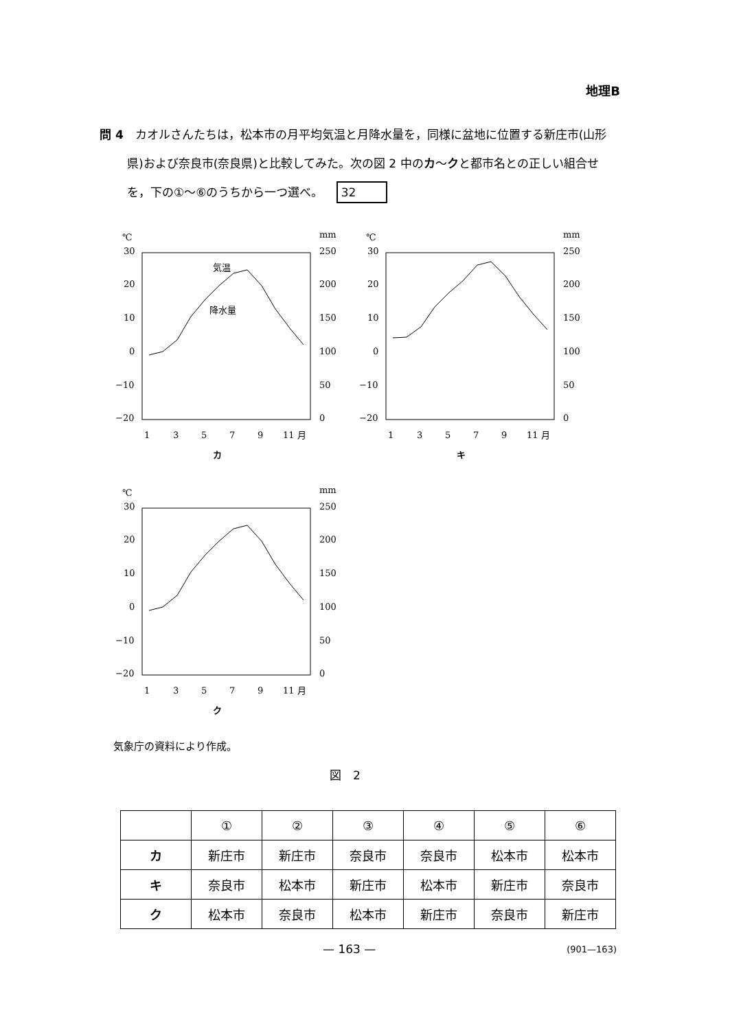地理B
問 4　カオルさんたちは，松本市の月平均気温と月降水量を，同様に盆地に位置する新庄市(山形県)および奈良市(奈良県)と比較してみた。次の図 2 中のカ～クと都市名との正しい組合せを，下の①～⑥のうちから一つ選べ。 32
℃
mm
30
20
10
0
−10
−20
250
200
150
100
50
0
1
3
5
7
9
11 月
気温
降水量
カ
℃
mm
30
20
10
0
−10
−20
250
200
150
100
50
0
1
3
5
7
9
11 月
キ
℃
mm
30
20
10
0
−10
−20
250
200
150
100
50
0
1
3
5
7
9
11 月
ク
気象庁の資料により作成。
図　2
| | ① | ② | ③ | ④ | ⑤ | ⑥ |
| --- | --- | --- | --- | --- | --- | --- |
| カ | 新庄市 | 新庄市 | 奈良市 | 奈良市 | 松本市 | 松本市 |
| キ | 奈良市 | 松本市 | 新庄市 | 松本市 | 新庄市 | 奈良市 |
| ク | 松本市 | 奈良市 | 松本市 | 新庄市 | 奈良市 | 新庄市 |
— 163 — (901—163)